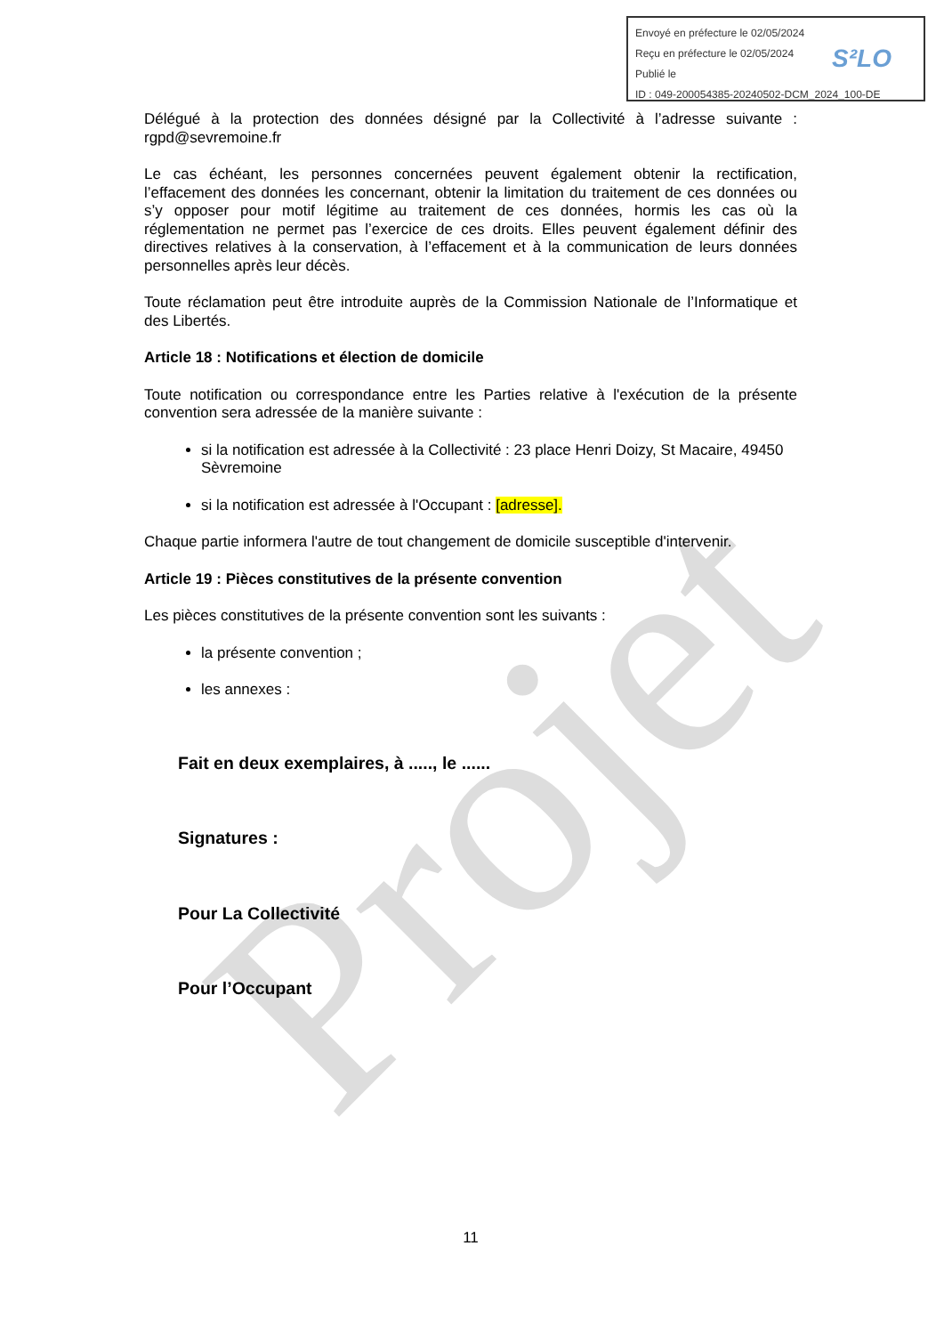Projet
Envoyé en préfecture le 02/05/2024
Reçu en préfecture le 02/05/2024
Publié le
ID : 049-200054385-20240502-DCM_2024_100-DE
S²LO
Délégué à la protection des données désigné par la Collectivité à l’adresse suivante : rgpd@sevremoine.fr
Le cas échéant, les personnes concernées peuvent également obtenir la rectification, l’effacement des données les concernant, obtenir la limitation du traitement de ces données ou s’y opposer pour motif légitime au traitement de ces données, hormis les cas où la réglementation ne permet pas l’exercice de ces droits. Elles peuvent également définir des directives relatives à la conservation, à l’effacement et à la communication de leurs données personnelles après leur décès.
Toute réclamation peut être introduite auprès de la Commission Nationale de l’Informatique et des Libertés.
Article 18 : Notifications et élection de domicile
Toute notification ou correspondance entre les Parties relative à l'exécution de la présente convention sera adressée de la manière suivante :
si la notification est adressée à la Collectivité : 23 place Henri Doizy, St Macaire, 49450 Sèvremoine
si la notification est adressée à l'Occupant : [adresse].
Chaque partie informera l'autre de tout changement de domicile susceptible d'intervenir.
Article 19 : Pièces constitutives de la présente convention
Les pièces constitutives de la présente convention sont les suivants :
la présente convention ;
les annexes :
Fait en deux exemplaires, à ....., le ......
Signatures :
Pour La Collectivité
Pour l’Occupant
11